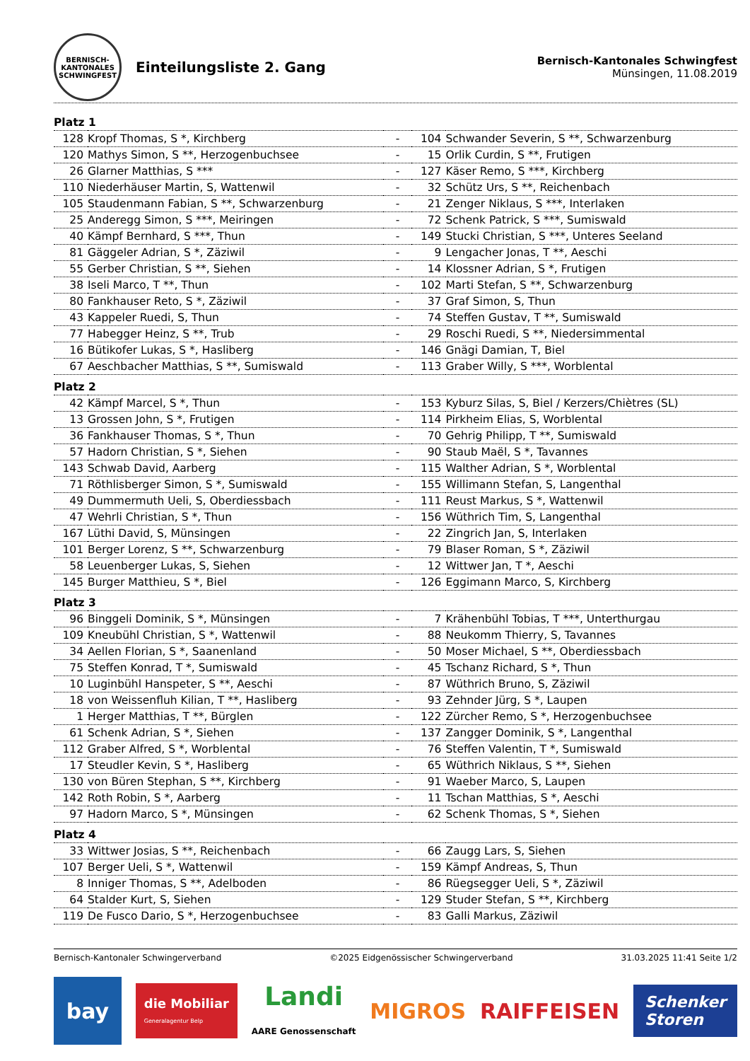BERNISCH-KANTONALES SCHWINGFEST
Einteilungsliste 2. Gang
Bernisch-Kantonales Schwingfest
Münsingen, 11.08.2019
| Platz 1 | | | | |
| 128 | Kropf Thomas, S *, Kirchberg | - | 104 | Schwander Severin, S **, Schwarzenburg |
| 120 | Mathys Simon, S **, Herzogenbuchsee | - | 15 | Orlik Curdin, S **, Frutigen |
| 26 | Glarner Matthias, S *** | - | 127 | Käser Remo, S ***, Kirchberg |
| 110 | Niederhäuser Martin, S, Wattenwil | - | 32 | Schütz Urs, S **, Reichenbach |
| 105 | Staudenmann Fabian, S **, Schwarzenburg | - | 21 | Zenger Niklaus, S ***, Interlaken |
| 25 | Anderegg Simon, S ***, Meiringen | - | 72 | Schenk Patrick, S ***, Sumiswald |
| 40 | Kämpf Bernhard, S ***, Thun | - | 149 | Stucki Christian, S ***, Unteres Seeland |
| 81 | Gäggeler Adrian, S *, Zäziwil | - | 9 | Lengacher Jonas, T **, Aeschi |
| 55 | Gerber Christian, S **, Siehen | - | 14 | Klossner Adrian, S *, Frutigen |
| 38 | Iseli Marco, T **, Thun | - | 102 | Marti Stefan, S **, Schwarzenburg |
| 80 | Fankhauser Reto, S *, Zäziwil | - | 37 | Graf Simon, S, Thun |
| 43 | Kappeler Ruedi, S, Thun | - | 74 | Steffen Gustav, T **, Sumiswald |
| 77 | Habegger Heinz, S **, Trub | - | 29 | Roschi Ruedi, S **, Niedersimmental |
| 16 | Bütikofer Lukas, S *, Hasliberg | - | 146 | Gnägi Damian, T, Biel |
| 67 | Aeschbacher Matthias, S **, Sumiswald | - | 113 | Graber Willy, S ***, Worblental |
| Platz 2 | | | | |
| 42 | Kämpf Marcel, S *, Thun | - | 153 | Kyburz Silas, S, Biel / Kerzers/Chiètres (SL) |
| 13 | Grossen John, S *, Frutigen | - | 114 | Pirkheim Elias, S, Worblental |
| 36 | Fankhauser Thomas, S *, Thun | - | 70 | Gehrig Philipp, T **, Sumiswald |
| 57 | Hadorn Christian, S *, Siehen | - | 90 | Staub Maël, S *, Tavannes |
| 143 | Schwab David, Aarberg | - | 115 | Walther Adrian, S *, Worblental |
| 71 | Röthlisberger Simon, S *, Sumiswald | - | 155 | Willimann Stefan, S, Langenthal |
| 49 | Dummermuth Ueli, S, Oberdiessbach | - | 111 | Reust Markus, S *, Wattenwil |
| 47 | Wehrli Christian, S *, Thun | - | 156 | Wüthrich Tim, S, Langenthal |
| 167 | Lüthi David, S, Münsingen | - | 22 | Zingrich Jan, S, Interlaken |
| 101 | Berger Lorenz, S **, Schwarzenburg | - | 79 | Blaser Roman, S *, Zäziwil |
| 58 | Leuenberger Lukas, S, Siehen | - | 12 | Wittwer Jan, T *, Aeschi |
| 145 | Burger Matthieu, S *, Biel | - | 126 | Eggimann Marco, S, Kirchberg |
| Platz 3 | | | | |
| 96 | Binggeli Dominik, S *, Münsingen | - | 7 | Krähenbühl Tobias, T ***, Unterthurgau |
| 109 | Kneubühl Christian, S *, Wattenwil | - | 88 | Neukomm Thierry, S, Tavannes |
| 34 | Aellen Florian, S *, Saanenland | - | 50 | Moser Michael, S **, Oberdiessbach |
| 75 | Steffen Konrad, T *, Sumiswald | - | 45 | Tschanz Richard, S *, Thun |
| 10 | Luginbühl Hanspeter, S **, Aeschi | - | 87 | Wüthrich Bruno, S, Zäziwil |
| 18 | von Weissenfluh Kilian, T **, Hasliberg | - | 93 | Zehnder Jürg, S *, Laupen |
| 1 | Herger Matthias, T **, Bürglen | - | 122 | Zürcher Remo, S *, Herzogenbuchsee |
| 61 | Schenk Adrian, S *, Siehen | - | 137 | Zangger Dominik, S *, Langenthal |
| 112 | Graber Alfred, S *, Worblental | - | 76 | Steffen Valentin, T *, Sumiswald |
| 17 | Steudler Kevin, S *, Hasliberg | - | 65 | Wüthrich Niklaus, S **, Siehen |
| 130 | von Büren Stephan, S **, Kirchberg | - | 91 | Waeber Marco, S, Laupen |
| 142 | Roth Robin, S *, Aarberg | - | 11 | Tschan Matthias, S *, Aeschi |
| 97 | Hadorn Marco, S *, Münsingen | - | 62 | Schenk Thomas, S *, Siehen |
| Platz 4 | | | | |
| 33 | Wittwer Josias, S **, Reichenbach | - | 66 | Zaugg Lars, S, Siehen |
| 107 | Berger Ueli, S *, Wattenwil | - | 159 | Kämpf Andreas, S, Thun |
| 8 | Inniger Thomas, S **, Adelboden | - | 86 | Rüegsegger Ueli, S *, Zäziwil |
| 64 | Stalder Kurt, S, Siehen | - | 129 | Studer Stefan, S **, Kirchberg |
| 119 | De Fusco Dario, S *, Herzogenbuchsee | - | 83 | Galli Markus, Zäziwil |
Bernisch-Kantonaler Schwingerverband ©2025 Eidgenössischer Schwingerverband 31.03.2025 11:41 Seite 1/2
bay
die Mobiliar
Generalagentur Belp
Landi
AARE Genossenschaft
MIGROS RAIFFEISEN
Schenker
Storen